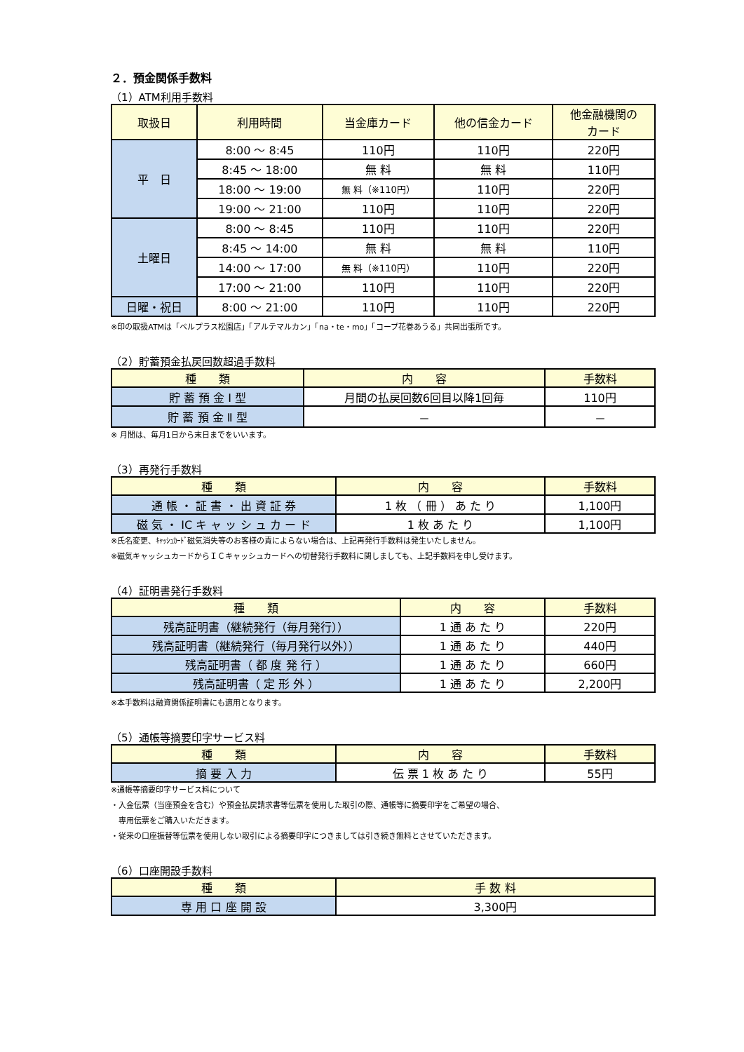２．預金関係手数料
（1）ATM利用手数料
| 取扱日 | 利用時間 | 当金庫カード | 他の信金カード | 他金融機関の カード |
| --- | --- | --- | --- | --- |
| 平 日 | 8:00 ～ 8:45 | 110円 | 110円 | 220円 |
| | 8:45 ～ 18:00 | 無 料 | 無 料 | 110円 |
| | 18:00 ～ 19:00 | 無 料（※110円） | 110円 | 220円 |
| | 19:00 ～ 21:00 | 110円 | 110円 | 220円 |
| 土曜日 | 8:00 ～ 8:45 | 110円 | 110円 | 220円 |
| | 8:45 ～ 14:00 | 無 料 | 無 料 | 110円 |
| | 14:00 ～ 17:00 | 無 料（※110円） | 110円 | 220円 |
| | 17:00 ～ 21:00 | 110円 | 110円 | 220円 |
| 日曜・祝日 | 8:00 ～ 21:00 | 110円 | 110円 | 220円 |
※印の取扱ATMは「ベルプラス松園店」「アルテマルカン」「na・te・mo」「コープ花巻あうる」共同出張所です。
（2）貯蓄預金払戻回数超過手数料
| 種 類 | 内 容 | 手数料 |
| --- | --- | --- |
| 貯 蓄 預 金 Ⅰ 型 | 月間の払戻回数6回目以降1回毎 | 110円 |
| 貯 蓄 預 金 Ⅱ 型 | － | － |
※ 月間は、毎月1日から末日までをいいます。
（3）再発行手数料
| 種 類 | 内 容 | 手数料 |
| --- | --- | --- |
| 通 帳 ・ 証 書 ・ 出 資 証 券 | 1 枚 （ 冊 ） あ た り | 1,100円 |
| 磁 気 ・ IC キ ャ ッ シ ュ カ ー ド | 1 枚 あ た り | 1,100円 |
※氏名変更、ｷｬｯｼｭｶｰﾄﾞ磁気消失等のお客様の責によらない場合は、上記再発行手数料は発生いたしません。
※磁気キャッシュカードからＩＣキャッシュカードへの切替発行手数料に関しましても、上記手数料を申し受けます。
（4）証明書発行手数料
| 種 類 | 内 容 | 手数料 |
| --- | --- | --- |
| 残高証明書（継続発行（毎月発行）） | 1 通 あ た り | 220円 |
| 残高証明書（継続発行（毎月発行以外）） | 1 通 あ た り | 440円 |
| 残高証明書（ 都 度 発 行 ） | 1 通 あ た り | 660円 |
| 残高証明書（ 定 形 外 ） | 1 通 あ た り | 2,200円 |
※本手数料は融資関係証明書にも適用となります。
（5）通帳等摘要印字サービス料
| 種 類 | 内 容 | 手数料 |
| --- | --- | --- |
| 摘 要 入 力 | 伝 票 1 枚 あ た り | 55円 |
※通帳等摘要印字サービス料について
・入金伝票（当座預金を含む）や預金払戻請求書等伝票を使用した取引の際、通帳等に摘要印字をご希望の場合、
　専用伝票をご購入いただきます。
・従来の口座振替等伝票を使用しない取引による摘要印字につきましては引き続き無料とさせていただきます。
（6）口座開設手数料
| 種 類 | 手 数 料 |
| --- | --- |
| 専 用 口 座 開 設 | 3,300円 |